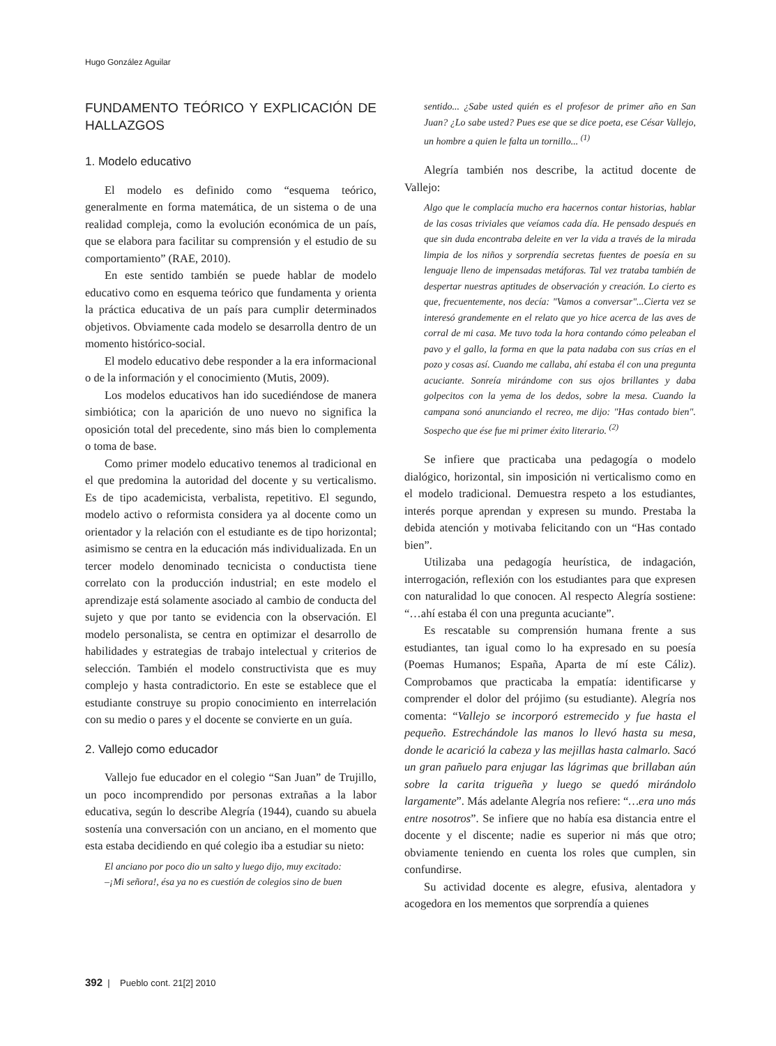Hugo González Aguilar
FUNDAMENTO TEÓRICO Y EXPLICACIÓN DE HALLAZGOS
1. Modelo educativo
El modelo es definido como “esquema teórico, generalmente en forma matemática, de un sistema o de una realidad compleja, como la evolución económica de un país, que se elabora para facilitar su comprensión y el estudio de su comportamiento” (RAE, 2010).
En este sentido también se puede hablar de modelo educativo como en esquema teórico que fundamenta y orienta la práctica educativa de un país para cumplir determinados objetivos. Obviamente cada modelo se desarrolla dentro de un momento histórico-social.
El modelo educativo debe responder a la era informacional o de la información y el conocimiento (Mutis, 2009).
Los modelos educativos han ido sucediéndose de manera simbiótica; con la aparición de uno nuevo no significa la oposición total del precedente, sino más bien lo complementa o toma de base.
Como primer modelo educativo tenemos al tradicional en el que predomina la autoridad del docente y su verticalismo. Es de tipo academicista, verbalista, repetitivo. El segundo, modelo activo o reformista considera ya al docente como un orientador y la relación con el estudiante es de tipo horizontal; asimismo se centra en la educación más individualizada. En un tercer modelo denominado tecnicista o conductista tiene correlato con la producción industrial; en este modelo el aprendizaje está solamente asociado al cambio de conducta del sujeto y que por tanto se evidencia con la observación. El modelo personalista, se centra en optimizar el desarrollo de habilidades y estrategias de trabajo intelectual y criterios de selección. También el modelo constructivista que es muy complejo y hasta contradictorio. En este se establece que el estudiante construye su propio conocimiento en interrelación con su medio o pares y el docente se convierte en un guía.
2. Vallejo como educador
Vallejo fue educador en el colegio “San Juan” de Trujillo, un poco incomprendido por personas extrañas a la labor educativa, según lo describe Alegría (1944), cuando su abuela sostenía una conversación con un anciano, en el momento que esta estaba decidiendo en qué colegio iba a estudiar su nieto:
El anciano por poco dio un salto y luego dijo, muy excitado:
–¡Mi señora!, ésa ya no es cuestión de colegios sino de buen
sentido... ¿Sabe usted quién es el profesor de primer año en San Juan? ¿Lo sabe usted? Pues ese que se dice poeta, ese César Vallejo, un hombre a quien le falta un tornillo... <sup>(1)</sup>
Alegría también nos describe, la actitud docente de Vallejo:
Algo que le complacía mucho era hacernos contar historias, hablar de las cosas triviales que veíamos cada día. He pensado después en que sin duda encontraba deleite en ver la vida a través de la mirada limpia de los niños y sorprendía secretas fuentes de poesía en su lenguaje lleno de impensadas metáforas. Tal vez trataba también de despertar nuestras aptitudes de observación y creación. Lo cierto es que, frecuentemente, nos decía: "Vamos a conversar"...Cierta vez se interesó grandemente en el relato que yo hice acerca de las aves de corral de mi casa. Me tuvo toda la hora contando cómo peleaban el pavo y el gallo, la forma en que la pata nadaba con sus crías en el pozo y cosas así. Cuando me callaba, ahí estaba él con una pregunta acuciante. Sonreía mirándome con sus ojos brillantes y daba golpecitos con la yema de los dedos, sobre la mesa. Cuando la campana sonó anunciando el recreo, me dijo: "Has contado bien". Sospecho que ése fue mi primer éxito literario. <sup>(2)</sup>
Se infiere que practicaba una pedagogía o modelo dialógico, horizontal, sin imposición ni verticalismo como en el modelo tradicional. Demuestra respeto a los estudiantes, interés porque aprendan y expresen su mundo. Prestaba la debida atención y motivaba felicitando con un “Has contado bien”.
Utilizaba una pedagogía heurística, de indagación, interrogación, reflexión con los estudiantes para que expresen con naturalidad lo que conocen. Al respecto Alegría sostiene: “…ahí estaba él con una pregunta acuciante”.
Es rescatable su comprensión humana frente a sus estudiantes, tan igual como lo ha expresado en su poesía (Poemas Humanos; España, Aparta de mí este Cáliz). Comprobamos que practicaba la empatía: identificarse y comprender el dolor del prójimo (su estudiante). Alegría nos comenta: “Vallejo se incorporó estremecido y fue hasta el pequeño. Estrechándole las manos lo llevó hasta su mesa, donde le acarició la cabeza y las mejillas hasta calmarlo. Sacó un gran pañuelo para enjugar las lágrimas que brillaban aún sobre la carita trigueña y luego se quedó mirándolo largamente”. Más adelante Alegría nos refiere: “…era uno más entre nosotros”. Se infiere que no había esa distancia entre el docente y el discente; nadie es superior ni más que otro; obviamente teniendo en cuenta los roles que cumplen, sin confundirse.
Su actividad docente es alegre, efusiva, alentadora y acogedora en los mementos que sorprendía a quienes
392 | Pueblo cont. 21[2] 2010